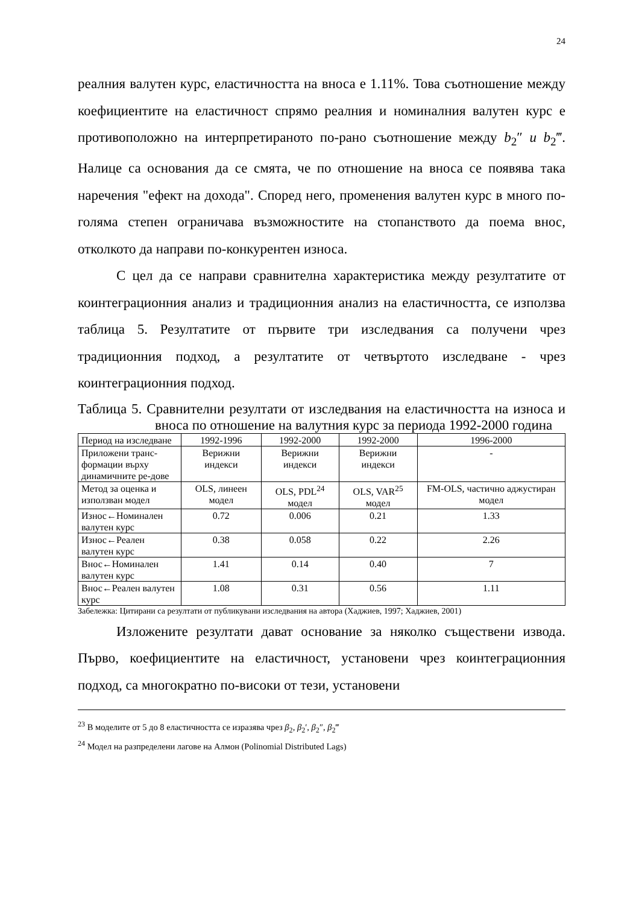24
реалния валутен курс, еластичността на вноса е 1.11%. Това съотношение между коефициентите на еластичност спрямо реалния и номиналния валутен курс е противоположно на интерпретираното по-рано съотношение между b<sub>2</sub>″ u b<sub>2</sub>‴. Налице са основания да се смята, че по отношение на вноса се появява така наречения "ефект на дохода". Според него, променения валутен курс в много по-голяма степен ограничава възможностите на стопанството да поема внос, отколкото да направи по-конкурентен износа.
С цел да се направи сравнителна характеристика между резултатите от коинтеграционния анализ и традиционния анализ на еластичността, се използва таблица 5. Резултатите от първите три изследвания са получени чрез традиционния подход, а резултатите от четвъртото изследване - чрез коинтеграционния подход.
Таблица 5. Сравнителни резултати от изследвания на еластичността на износа и вноса по отношение на валутния курс за периода 1992-2000 година
| Период на изследване | 1992-1996 | 1992-2000 | 1992-2000 | 1996-2000 |
| Приложени транс-формации върху динамичните ре-дове | Верижни индекси | Верижни индекси | Верижни индекси | - |
| Метод за оценка и използван модел | OLS, линеен модел | OLS, PDL<sup>24</sup> модел | OLS, VAR<sup>25</sup> модел | FM-OLS, частично аджустиран модел |
| Износ←Номинален валутен курс | 0.72 | 0.006 | 0.21 | 1.33 |
| Износ←Реален валутен курс | 0.38 | 0.058 | 0.22 | 2.26 |
| Внос←Номинален валутен курс | 1.41 | 0.14 | 0.40 | 7 |
| Внос←Реален валутен курс | 1.08 | 0.31 | 0.56 | 1.11 |
Забележка: Цитирани са резултати от публикувани изследвания на автора (Хаджиев, 1997; Хаджиев, 2001)
Изложените резултати дават основание за няколко съществени извода. Първо, коефициентите на еластичност, установени чрез коинтеграционния подход, са многократно по-високи от тези, установени
<sup>23</sup> В моделите от 5 до 8 еластичността се изразява чрез β<sub>2</sub>, β<sub>2</sub>′, β<sub>2</sub>″, β<sub>2</sub>‴
<sup>24</sup> Модел на разпределени лагове на Алмон (Polinomial Distributed Lags)